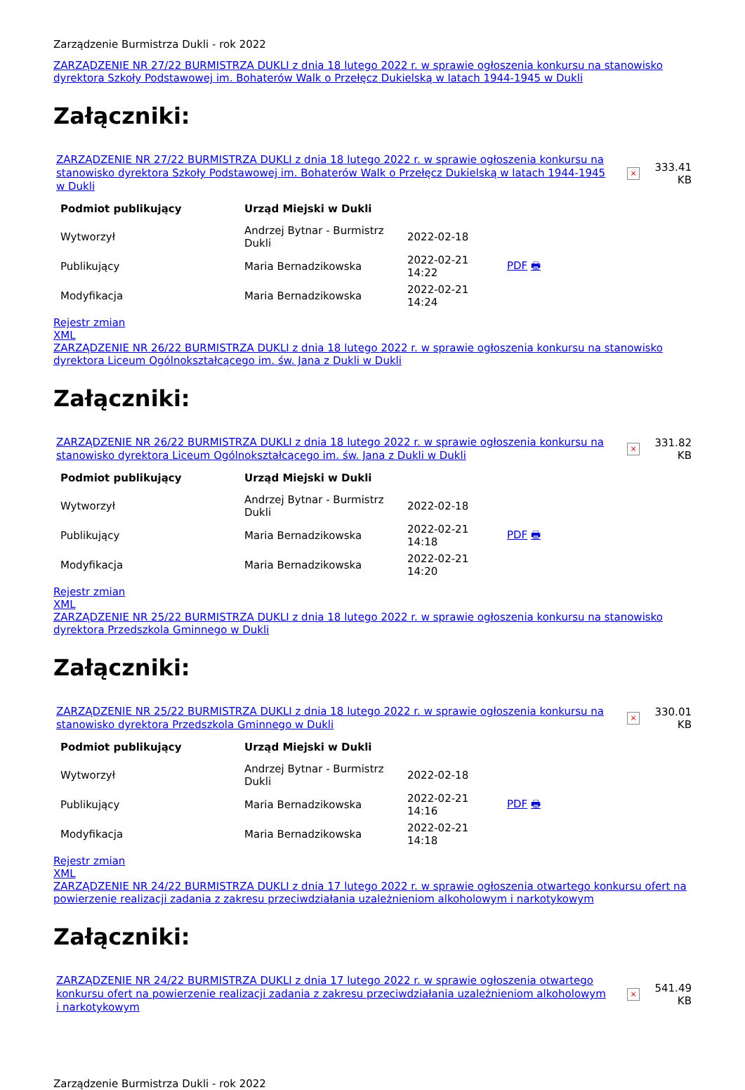Zarządzenie Burmistrza Dukli - rok 2022
ZARZĄDZENIE NR 27/22 BURMISTRZA DUKLI z dnia 18 lutego 2022 r. w sprawie ogłoszenia konkursu na stanowisko dyrektora Szkoły Podstawowej im. Bohaterów Walk o Przełęcz Dukielską w latach 1944-1945 w Dukli
Załączniki:
ZARZĄDZENIE NR 27/22 BURMISTRZA DUKLI z dnia 18 lutego 2022 r. w sprawie ogłoszenia konkursu na stanowisko dyrektora Szkoły Podstawowej im. Bohaterów Walk o Przełęcz Dukielską w latach 1944-1945 w Dukli
×
333.41 KB
| Podmiot publikujący | Urząd Miejski w Dukli | | |
| Wytworzył | Andrzej Bytnar - Burmistrz Dukli | 2022-02-18 | PDF 🖶 |
| Publikujący | Maria Bernadzikowska | 2022-02-21 14:22 | |
| Modyfikacja | Maria Bernadzikowska | 2022-02-21 14:24 | |
Rejestr zmian
XML
ZARZĄDZENIE NR 26/22 BURMISTRZA DUKLI z dnia 18 lutego 2022 r. w sprawie ogłoszenia konkursu na stanowisko dyrektora Liceum Ogólnokształcącego im. św. Jana z Dukli w Dukli
Załączniki:
ZARZĄDZENIE NR 26/22 BURMISTRZA DUKLI z dnia 18 lutego 2022 r. w sprawie ogłoszenia konkursu na stanowisko dyrektora Liceum Ogólnokształcącego im. św. Jana z Dukli w Dukli
×
331.82 KB
| Podmiot publikujący | Urząd Miejski w Dukli | | |
| Wytworzył | Andrzej Bytnar - Burmistrz Dukli | 2022-02-18 | PDF 🖶 |
| Publikujący | Maria Bernadzikowska | 2022-02-21 14:18 | |
| Modyfikacja | Maria Bernadzikowska | 2022-02-21 14:20 | |
Rejestr zmian
XML
ZARZĄDZENIE NR 25/22 BURMISTRZA DUKLI z dnia 18 lutego 2022 r. w sprawie ogłoszenia konkursu na stanowisko dyrektora Przedszkola Gminnego w Dukli
Załączniki:
ZARZĄDZENIE NR 25/22 BURMISTRZA DUKLI z dnia 18 lutego 2022 r. w sprawie ogłoszenia konkursu na stanowisko dyrektora Przedszkola Gminnego w Dukli
×
330.01 KB
| Podmiot publikujący | Urząd Miejski w Dukli | | |
| Wytworzył | Andrzej Bytnar - Burmistrz Dukli | 2022-02-18 | PDF 🖶 |
| Publikujący | Maria Bernadzikowska | 2022-02-21 14:16 | |
| Modyfikacja | Maria Bernadzikowska | 2022-02-21 14:18 | |
Rejestr zmian
XML
ZARZĄDZENIE NR 24/22 BURMISTRZA DUKLI z dnia 17 lutego 2022 r. w sprawie ogłoszenia otwartego konkursu ofert na powierzenie realizacji zadania z zakresu przeciwdziałania uzależnieniom alkoholowym i narkotykowym
Załączniki:
ZARZĄDZENIE NR 24/22 BURMISTRZA DUKLI z dnia 17 lutego 2022 r. w sprawie ogłoszenia otwartego konkursu ofert na powierzenie realizacji zadania z zakresu przeciwdziałania uzależnieniom alkoholowym i narkotykowym
×
541.49 KB
Zarządzenie Burmistrza Dukli - rok 2022